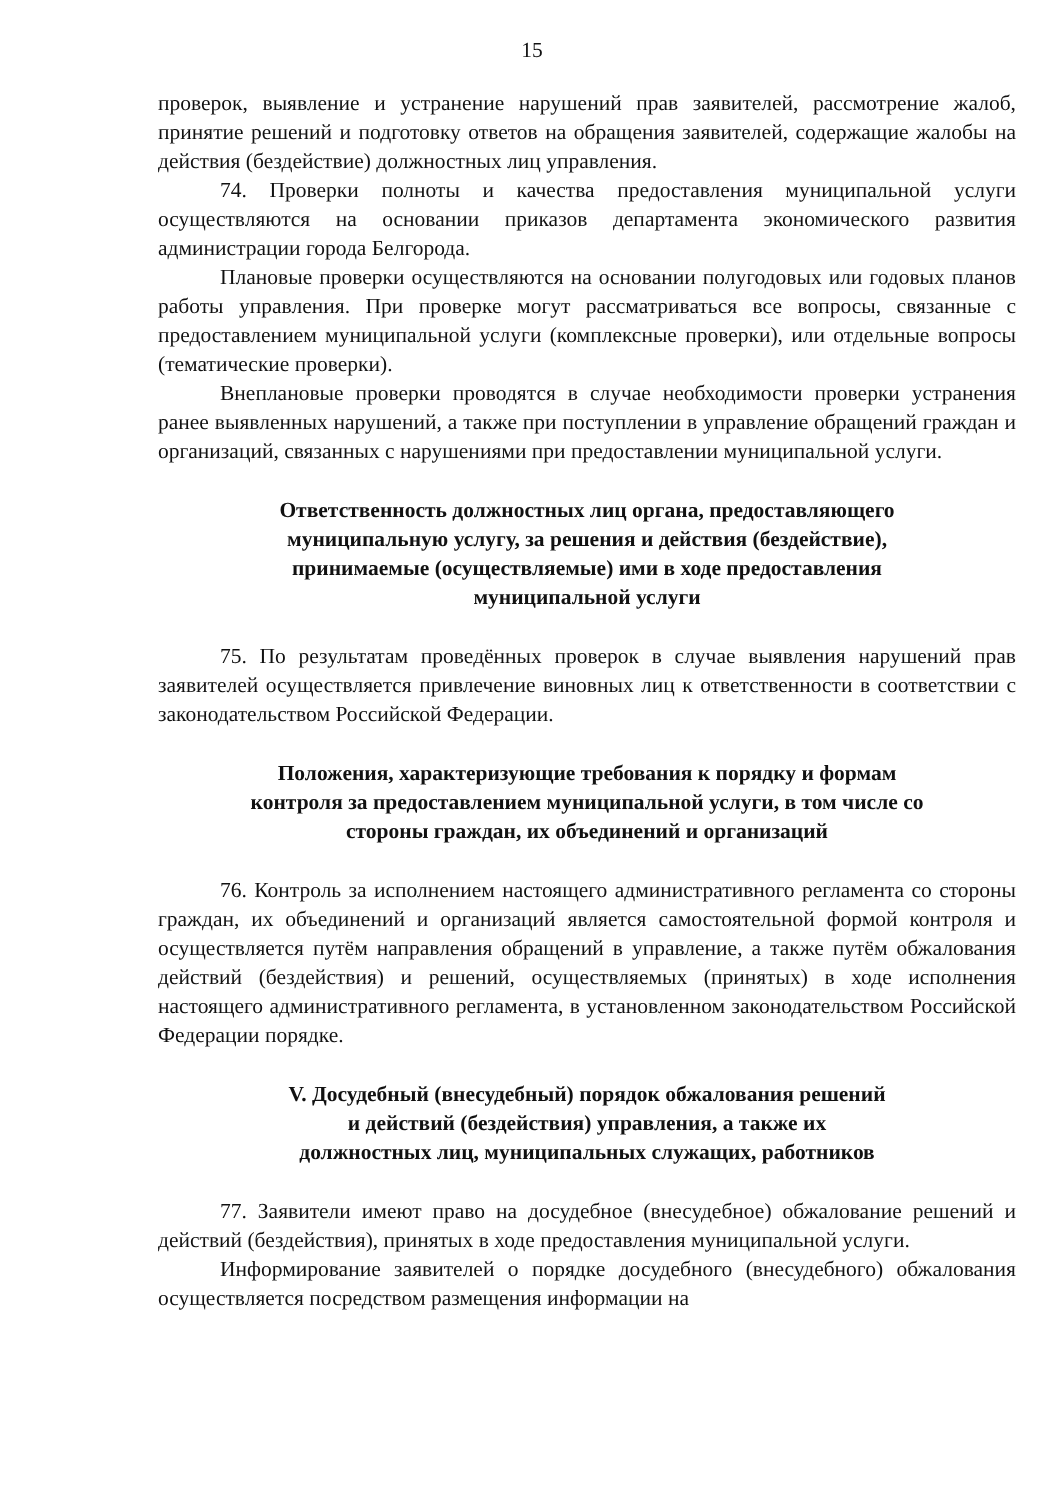15
проверок, выявление и устранение нарушений прав заявителей, рассмотрение жалоб, принятие решений и подготовку ответов на обращения заявителей, содержащие жалобы на действия (бездействие) должностных лиц управления.
74. Проверки полноты и качества предоставления муниципальной услуги осуществляются на основании приказов департамента экономического развития администрации города Белгорода.
Плановые проверки осуществляются на основании полугодовых или годовых планов работы управления. При проверке могут рассматриваться все вопросы, связанные с предоставлением муниципальной услуги (комплексные проверки), или отдельные вопросы (тематические проверки).
Внеплановые проверки проводятся в случае необходимости проверки устранения ранее выявленных нарушений, а также при поступлении в управление обращений граждан и организаций, связанных с нарушениями при предоставлении муниципальной услуги.
Ответственность должностных лиц органа, предоставляющего
муниципальную услугу, за решения и действия (бездействие),
принимаемые (осуществляемые) ими в ходе предоставления
муниципальной услуги
75. По результатам проведённых проверок в случае выявления нарушений прав заявителей осуществляется привлечение виновных лиц к ответственности в соответствии с законодательством Российской Федерации.
Положения, характеризующие требования к порядку и формам
контроля за предоставлением муниципальной услуги, в том числе со
стороны граждан, их объединений и организаций
76. Контроль за исполнением настоящего административного регламента со стороны граждан, их объединений и организаций является самостоятельной формой контроля и осуществляется путём направления обращений в управление, а также путём обжалования действий (бездействия) и решений, осуществляемых (принятых) в ходе исполнения настоящего административного регламента, в установленном законодательством Российской Федерации порядке.
V. Досудебный (внесудебный) порядок обжалования решений
и действий (бездействия) управления, а также их
должностных лиц, муниципальных служащих, работников
77. Заявители имеют право на досудебное (внесудебное) обжалование решений и действий (бездействия), принятых в ходе предоставления муниципальной услуги.
Информирование заявителей о порядке досудебного (внесудебного) обжалования осуществляется посредством размещения информации на